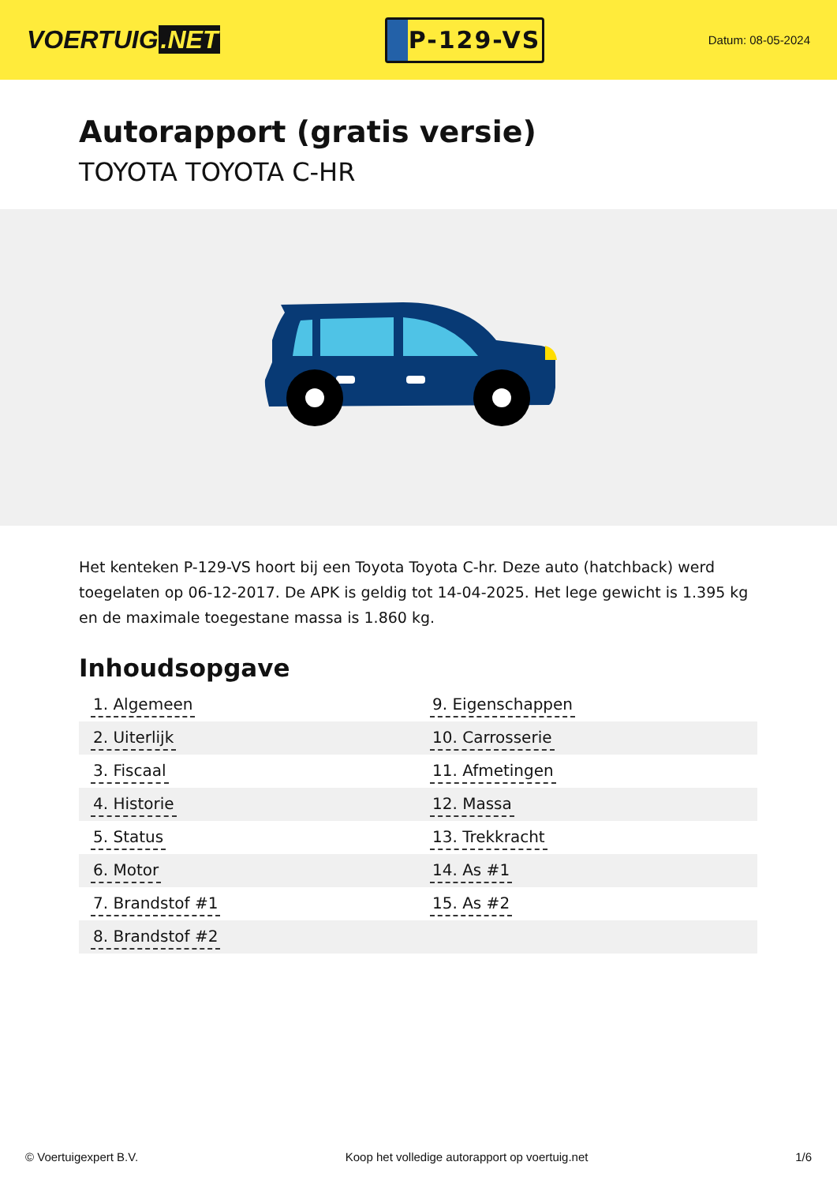VOERTUIG.NET
P-129-VS
Datum: 08-05-2024
Autorapport (gratis versie)
TOYOTA TOYOTA C-HR
Het kenteken P-129-VS hoort bij een Toyota Toyota C-hr. Deze auto (hatchback) werd toegelaten op 06-12-2017. De APK is geldig tot 14-04-2025. Het lege gewicht is 1.395 kg en de maximale toegestane massa is 1.860 kg.
Inhoudsopgave
| 1. Algemeen | 9. Eigenschappen |
| 2. Uiterlijk | 10. Carrosserie |
| 3. Fiscaal | 11. Afmetingen |
| 4. Historie | 12. Massa |
| 5. Status | 13. Trekkracht |
| 6. Motor | 14. As #1 |
| 7. Brandstof #1 | 15. As #2 |
| 8. Brandstof #2 | |
© Voertuigexpert B.V. Koop het volledige autorapport op voertuig.net 1/6